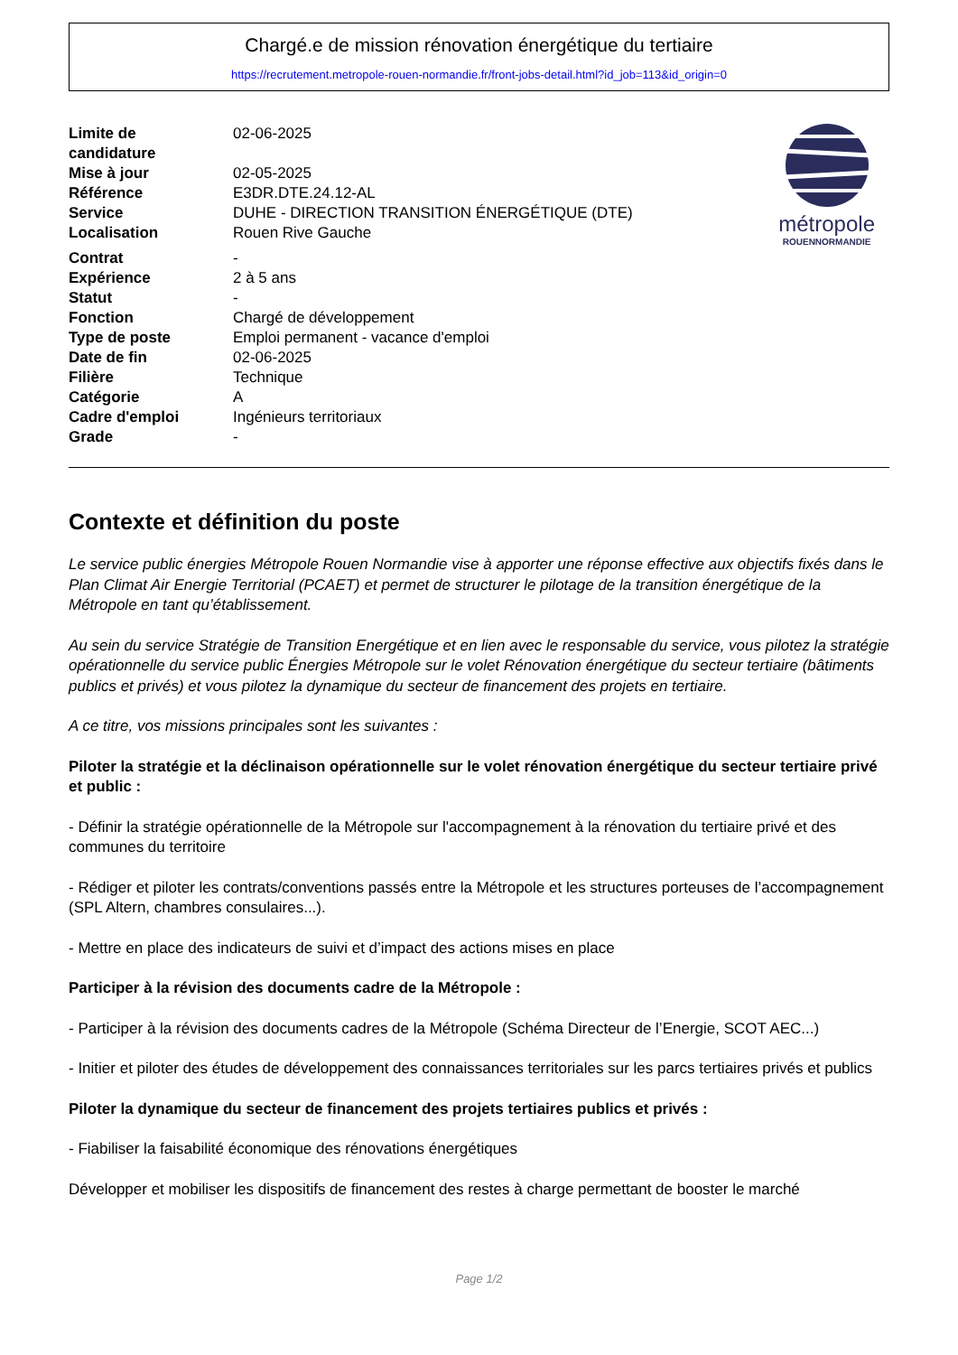Chargé.e de mission rénovation énergétique du tertiaire
https://recrutement.metropole-rouen-normandie.fr/front-jobs-detail.html?id_job=113&id_origin=0
| Limite de candidature | 02-06-2025 |
| Mise à jour | 02-05-2025 |
| Référence | E3DR.DTE.24.12-AL |
| Service | DUHE - DIRECTION TRANSITION ÉNERGÉTIQUE (DTE) |
| Localisation | Rouen Rive Gauche |
| Contrat | - |
| Expérience | 2 à 5 ans |
| Statut | - |
| Fonction | Chargé de développement |
| Type de poste | Emploi permanent - vacance d'emploi |
| Date de fin | 02-06-2025 |
| Filière | Technique |
| Catégorie | A |
| Cadre d'emploi | Ingénieurs territoriaux |
| Grade | - |
métropole
ROUENNORMANDIE
Contexte et définition du poste
Le service public énergies Métropole Rouen Normandie vise à apporter une réponse effective aux objectifs fixés dans le Plan Climat Air Energie Territorial (PCAET) et permet de structurer le pilotage de la transition énergétique de la Métropole en tant qu’établissement.
Au sein du service Stratégie de Transition Energétique et en lien avec le responsable du service, vous pilotez la stratégie opérationnelle du service public Énergies Métropole sur le volet Rénovation énergétique du secteur tertiaire (bâtiments publics et privés) et vous pilotez la dynamique du secteur de financement des projets en tertiaire.
A ce titre, vos missions principales sont les suivantes :
Piloter la stratégie et la déclinaison opérationnelle sur le volet rénovation énergétique du secteur tertiaire privé et public :
- Définir la stratégie opérationnelle de la Métropole sur l'accompagnement à la rénovation du tertiaire privé et des communes du territoire
- Rédiger et piloter les contrats/conventions passés entre la Métropole et les structures porteuses de l’accompagnement (SPL Altern, chambres consulaires...).
- Mettre en place des indicateurs de suivi et d’impact des actions mises en place
Participer à la révision des documents cadre de la Métropole :
- Participer à la révision des documents cadres de la Métropole (Schéma Directeur de l’Energie, SCOT AEC...)
- Initier et piloter des études de développement des connaissances territoriales sur les parcs tertiaires privés et publics
Piloter la dynamique du secteur de financement des projets tertiaires publics et privés :
- Fiabiliser la faisabilité économique des rénovations énergétiques
Développer et mobiliser les dispositifs de financement des restes à charge permettant de booster le marché
Page 1/2